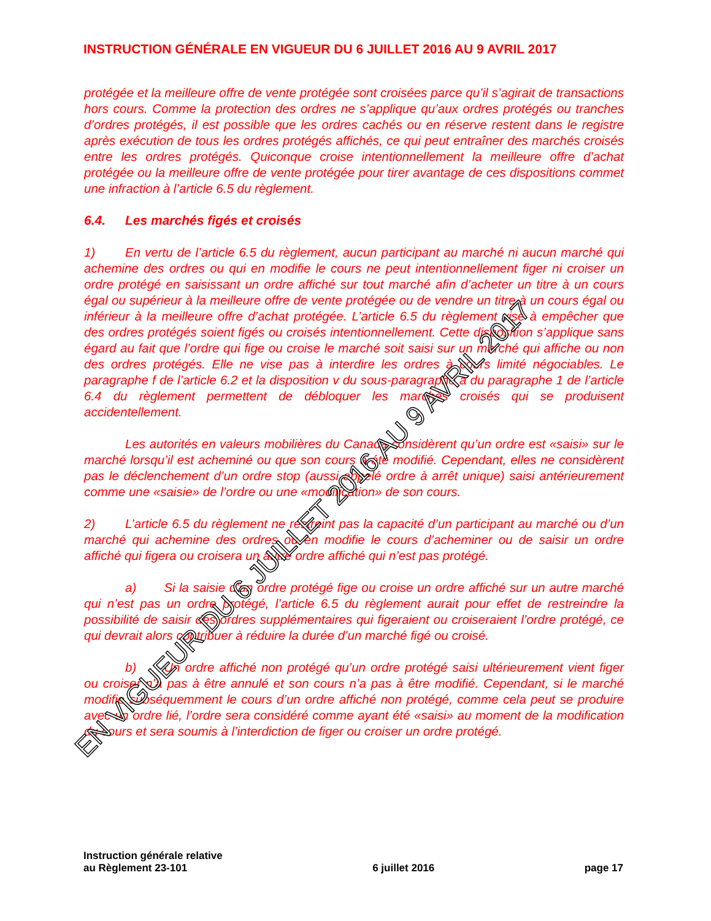INSTRUCTION GÉNÉRALE EN VIGUEUR DU 6 JUILLET 2016 AU 9 AVRIL 2017
protégée et la meilleure offre de vente protégée sont croisées parce qu’il s’agirait de transactions hors cours. Comme la protection des ordres ne s’applique qu’aux ordres protégés ou tranches d’ordres protégés, il est possible que les ordres cachés ou en réserve restent dans le registre après exécution de tous les ordres protégés affichés, ce qui peut entraîner des marchés croisés entre les ordres protégés. Quiconque croise intentionnellement la meilleure offre d’achat protégée ou la meilleure offre de vente protégée pour tirer avantage de ces dispositions commet une infraction à l’article 6.5 du règlement.
6.4. Les marchés figés et croisés
1) En vertu de l’article 6.5 du règlement, aucun participant au marché ni aucun marché qui achemine des ordres ou qui en modifie le cours ne peut intentionnellement figer ni croiser un ordre protégé en saisissant un ordre affiché sur tout marché afin d’acheter un titre à un cours égal ou supérieur à la meilleure offre de vente protégée ou de vendre un titre à un cours égal ou inférieur à la meilleure offre d’achat protégée. L’article 6.5 du règlement vise à empêcher que des ordres protégés soient figés ou croisés intentionnellement. Cette disposition s’applique sans égard au fait que l’ordre qui fige ou croise le marché soit saisi sur un marché qui affiche ou non des ordres protégés. Elle ne vise pas à interdire les ordres à cours limité négociables. Le paragraphe f de l’article 6.2 et la disposition v du sous-paragraphe a du paragraphe 1 de l’article 6.4 du règlement permettent de débloquer les marchés croisés qui se produisent accidentellement.
Les autorités en valeurs mobilières du Canada considèrent qu’un ordre est «saisi» sur le marché lorsqu’il est acheminé ou que son cours a été modifié. Cependant, elles ne considèrent pas le déclenchement d’un ordre stop (aussi appelé ordre à arrêt unique) saisi antérieurement comme une «saisie» de l’ordre ou une «modification» de son cours.
2) L’article 6.5 du règlement ne restreint pas la capacité d’un participant au marché ou d’un marché qui achemine des ordres ou en modifie le cours d’acheminer ou de saisir un ordre affiché qui figera ou croisera un autre ordre affiché qui n’est pas protégé.
a) Si la saisie d’un ordre protégé fige ou croise un ordre affiché sur un autre marché qui n’est pas un ordre protégé, l’article 6.5 du règlement aurait pour effet de restreindre la possibilité de saisir des ordres supplémentaires qui figeraient ou croiseraient l’ordre protégé, ce qui devrait alors contribuer à réduire la durée d’un marché figé ou croisé.
b) Un ordre affiché non protégé qu’un ordre protégé saisi ultérieurement vient figer ou croiser n’a pas à être annulé et son cours n’a pas à être modifié. Cependant, si le marché modifie subséquemment le cours d’un ordre affiché non protégé, comme cela peut se produire avec un ordre lié, l’ordre sera considéré comme ayant été «saisi» au moment de la modification du cours et sera soumis à l’interdiction de figer ou croiser un ordre protégé.
Instruction générale relative
au Règlement 23-101
6 juillet 2016
page 17
EN VIGUEUR DU 6 JUILLET 2016 AU 9 AVRIL 2017